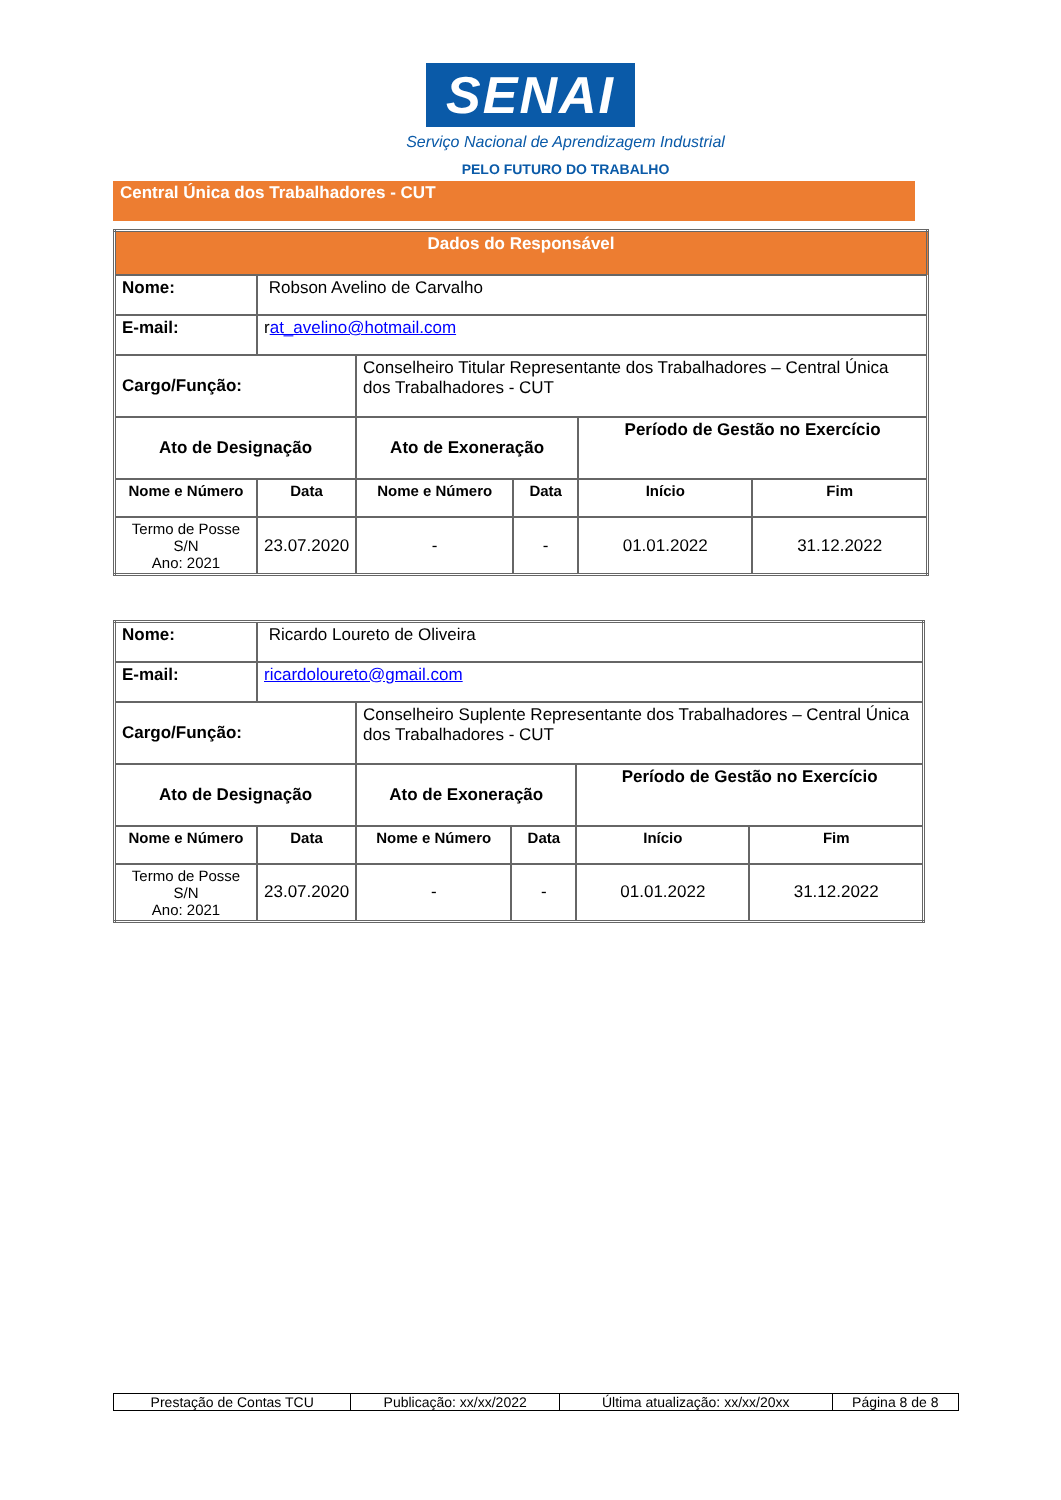SENAI
Serviço Nacional de Aprendizagem Industrial
PELO FUTURO DO TRABALHO
Central Única dos Trabalhadores - CUT
| Dados do Responsável | | | | | |
| --- | --- | --- | --- | --- | --- |
| Nome: | Robson Avelino de Carvalho | | | | |
| E-mail: | r at_avelino@hotmail.com | | | | |
| Cargo/Função: | | Conselheiro Titular Representante dos Trabalhadores – Central Única dos Trabalhadores - CUT | | | |
| Ato de Designação | | Ato de Exoneração | | Período de Gestão no Exercício | |
| Nome e Número | Data | Nome e Número | Data | Início | Fim |
| Termo de Posse S/N Ano: 2021 | 23.07.2020 | - | - | 01.01.2022 | 31.12.2022 |
| Nome: | Ricardo Loureto de Oliveira | | | | |
| E-mail: | ricardoloureto@gmail.com | | | | |
| Cargo/Função: | | Conselheiro Suplente Representante dos Trabalhadores – Central Única dos Trabalhadores - CUT | | | |
| Ato de Designação | | Ato de Exoneração | | Período de Gestão no Exercício | |
| Nome e Número | Data | Nome e Número | Data | Início | Fim |
| Termo de Posse S/N Ano: 2021 | 23.07.2020 | - | - | 01.01.2022 | 31.12.2022 |
| Prestação de Contas TCU | Publicação: xx/xx/2022 | Última atualização: xx/xx/20xx | Página 8 de 8 |